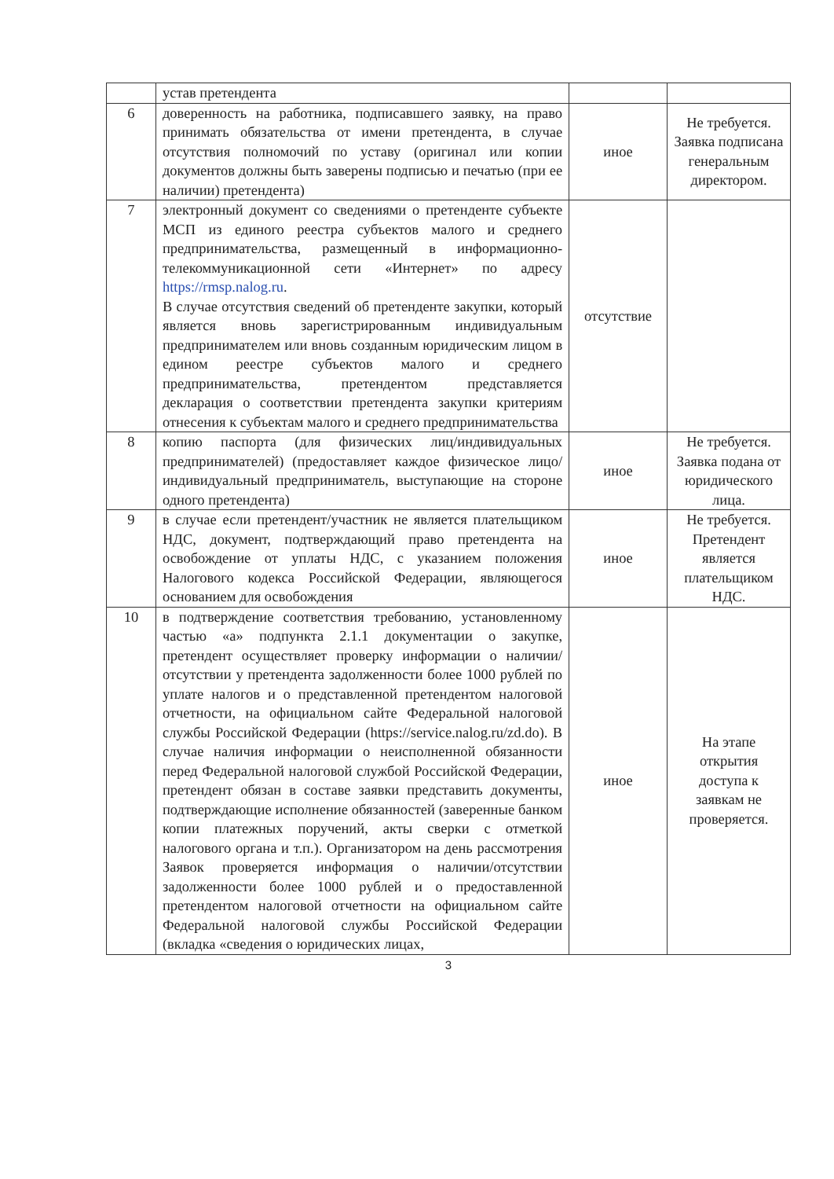| | устав претендента | | |
| 6 | доверенность на работника, подписавшего заявку, на право принимать обязательства от имени претендента, в случае отсутствия полномочий по уставу (оригинал или копии документов должны быть заверены подписью и печатью (при ее наличии) претендента) | иное | Не требуется. Заявка подписана генеральным директором. |
| 7 | электронный документ со сведениями о претенденте субъекте МСП из единого реестра субъектов малого и среднего предпринимательства, размещенный в информационно-телекоммуникационной сети «Интернет» по адресу https://rmsp.nalog.ru . В случае отсутствия сведений об претенденте закупки, который является вновь зарегистрированным индивидуальным предпринимателем или вновь созданным юридическим лицом в едином реестре субъектов малого и среднего предпринимательства, претендентом представляется декларация о соответствии претендента закупки критериям отнесения к субъектам малого и среднего предпринимательства | отсутствие | |
| 8 | копию паспорта (для физических лиц/индивидуальных предпринимателей) (предоставляет каждое физическое лицо/индивидуальный предприниматель, выступающие на стороне одного претендента) | иное | Не требуется. Заявка подана от юридического лица. |
| 9 | в случае если претендент/участник не является плательщиком НДС, документ, подтверждающий право претендента на освобождение от уплаты НДС, с указанием положения Налогового кодекса Российской Федерации, являющегося основанием для освобождения | иное | Не требуется. Претендент является плательщиком НДС. |
| 10 | в подтверждение соответствия требованию, установленному частью «а» подпункта 2.1.1 документации о закупке, претендент осуществляет проверку информации о наличии/отсутствии у претендента задолженности более 1000 рублей по уплате налогов и о представленной претендентом налоговой отчетности, на официальном сайте Федеральной налоговой службы Российской Федерации (https://service.nalog.ru/zd.do). В случае наличия информации о неисполненной обязанности перед Федеральной налоговой службой Российской Федерации, претендент обязан в составе заявки представить документы, подтверждающие исполнение обязанностей (заверенные банком копии платежных поручений, акты сверки с отметкой налогового органа и т.п.). Организатором на день рассмотрения Заявок проверяется информация о наличии/отсутствии задолженности более 1000 рублей и о предоставленной претендентом налоговой отчетности на официальном сайте Федеральной налоговой службы Российской Федерации (вкладка «сведения о юридических лицах, | иное | На этапе открытия доступа к заявкам не проверяется. |
3